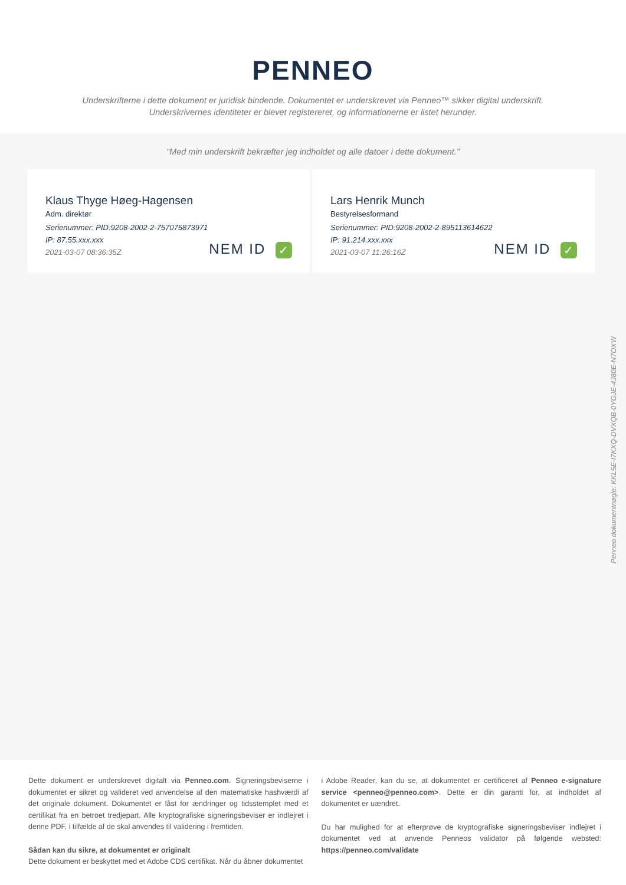PENNEO
Underskrifterne i dette dokument er juridisk bindende. Dokumentet er underskrevet via Penneo™ sikker digital underskrift.
Underskrivernes identiteter er blevet registereret, og informationerne er listet herunder.
“Med min underskrift bekræfter jeg indholdet og alle datoer i dette dokument.”
Klaus Thyge Høeg-Hagensen
Adm. direktør
Serienummer: PID:9208-2002-2-757075873971
IP: 87.55.xxx.xxx
2021-03-07 08:36:35Z
NEM ID ✓
Lars Henrik Munch
Bestyrelsesformand
Serienummer: PID:9208-2002-2-895113614622
IP: 91.214.xxx.xxx
2021-03-07 11:26:16Z
NEM ID ✓
Penneo dokumentnøgle: KKL5E-I7KXQ-DVXQB-0YGJE-4J80E-N7OXW
Dette dokument er underskrevet digitalt via Penneo.com. Signeringsbeviserne i dokumentet er sikret og valideret ved anvendelse af den matematiske hashværdi af det originale dokument. Dokumentet er låst for ændringer og tidsstemplet med et certifikat fra en betroet tredjepart. Alle kryptografiske signeringsbeviser er indlejret i denne PDF, i tilfælde af de skal anvendes til validering i fremtiden.
Sådan kan du sikre, at dokumentet er originalt
Dette dokument er beskyttet med et Adobe CDS certifikat. Når du åbner dokumentet
i Adobe Reader, kan du se, at dokumentet er certificeret af Penneo e-signature service <penneo@penneo.com>. Dette er din garanti for, at indholdet af dokumentet er uændret.
Du har mulighed for at efterprøve de kryptografiske signeringsbeviser indlejret i dokumentet ved at anvende Penneos validator på følgende websted: https://penneo.com/validate